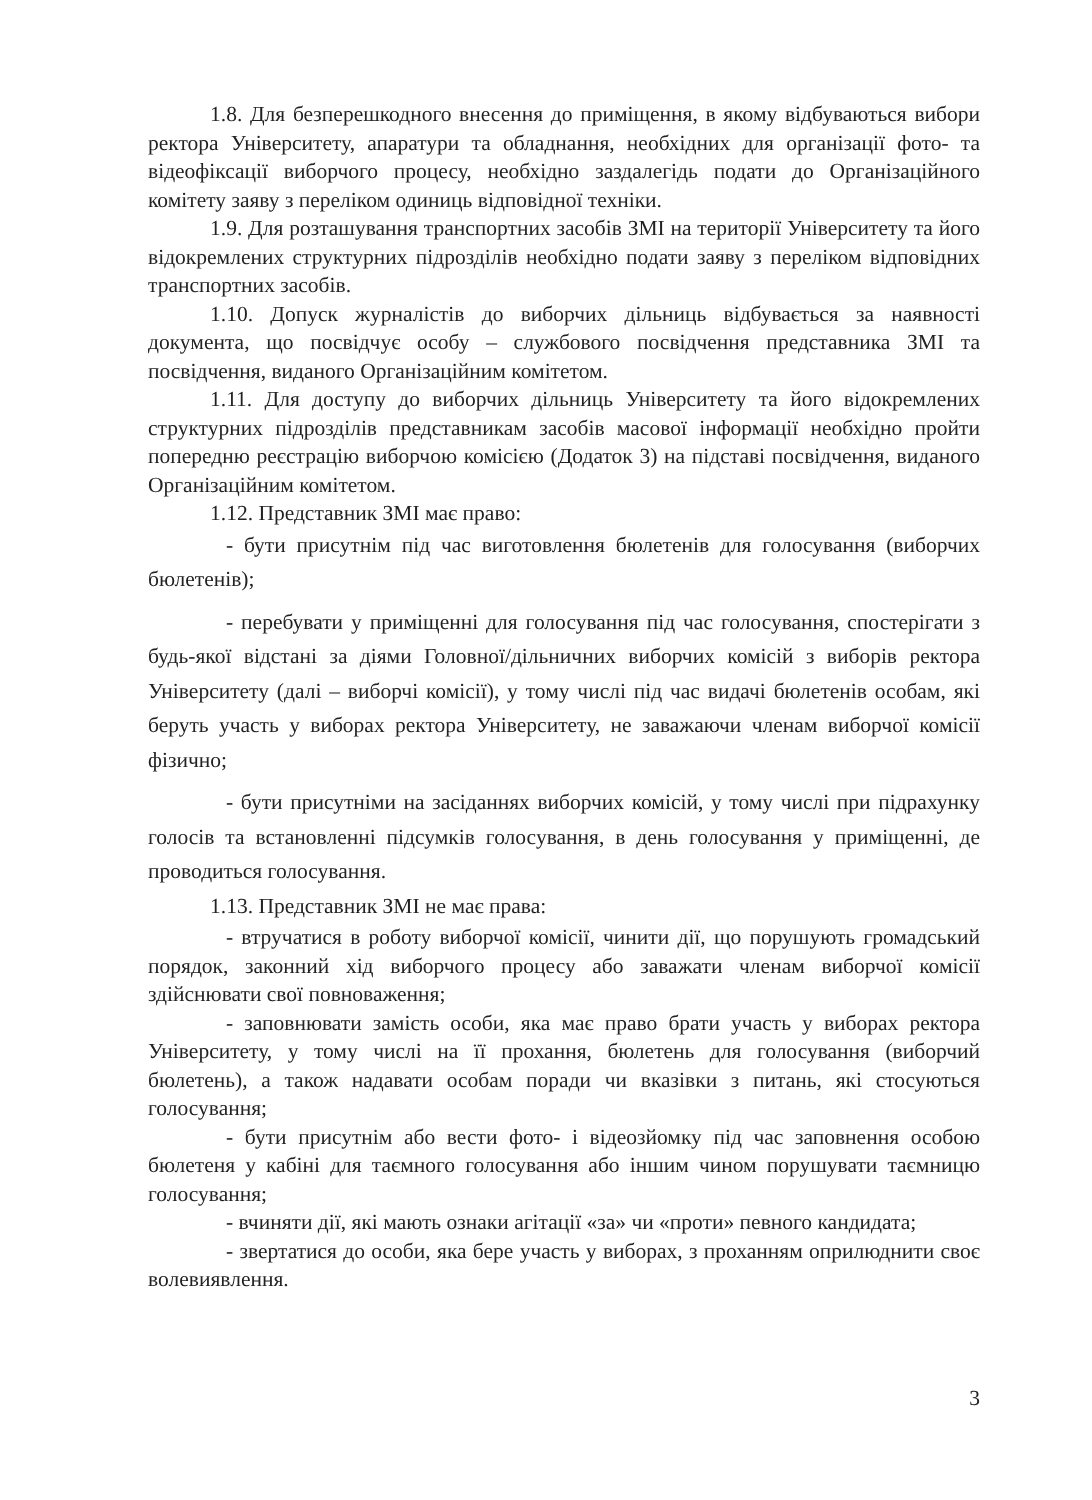1.8. Для безперешкодного внесення до приміщення, в якому відбуваються вибори ректора Університету, апаратури та обладнання, необхідних для організації фото- та відеофіксації виборчого процесу, необхідно заздалегідь подати до Організаційного комітету заяву з переліком одиниць відповідної техніки.
1.9. Для розташування транспортних засобів ЗМІ на території Університету та його відокремлених структурних підрозділів необхідно подати заяву з переліком відповідних транспортних засобів.
1.10. Допуск журналістів до виборчих дільниць відбувається за наявності документа, що посвідчує особу – службового посвідчення представника ЗМІ та посвідчення, виданого Організаційним комітетом.
1.11. Для доступу до виборчих дільниць Університету та його відокремлених структурних підрозділів представникам засобів масової інформації необхідно пройти попередню реєстрацію виборчою комісією (Додаток 3) на підставі посвідчення, виданого Організаційним комітетом.
1.12. Представник ЗМІ має право:
- бути присутнім під час виготовлення бюлетенів для голосування (виборчих бюлетенів);
- перебувати у приміщенні для голосування під час голосування, спостерігати з будь-якої відстані за діями Головної/дільничних виборчих комісій з виборів ректора Університету (далі – виборчі комісії), у тому числі під час видачі бюлетенів особам, які беруть участь у виборах ректора Університету, не заважаючи членам виборчої комісії фізично;
- бути присутніми на засіданнях виборчих комісій, у тому числі при підрахунку голосів та встановленні підсумків голосування, в день голосування у приміщенні, де проводиться голосування.
1.13. Представник ЗМІ не має права:
- втручатися в роботу виборчої комісії, чинити дії, що порушують громадський порядок, законний хід виборчого процесу або заважати членам виборчої комісії здійснювати свої повноваження;
- заповнювати замість особи, яка має право брати участь у виборах ректора Університету, у тому числі на її прохання, бюлетень для голосування (виборчий бюлетень), а також надавати особам поради чи вказівки з питань, які стосуються голосування;
- бути присутнім або вести фото- і відеозйомку під час заповнення особою бюлетеня у кабіні для таємного голосування або іншим чином порушувати таємницю голосування;
- вчиняти дії, які мають ознаки агітації «за» чи «проти» певного кандидата;
- звертатися до особи, яка бере участь у виборах, з проханням оприлюднити своє волевиявлення.
3